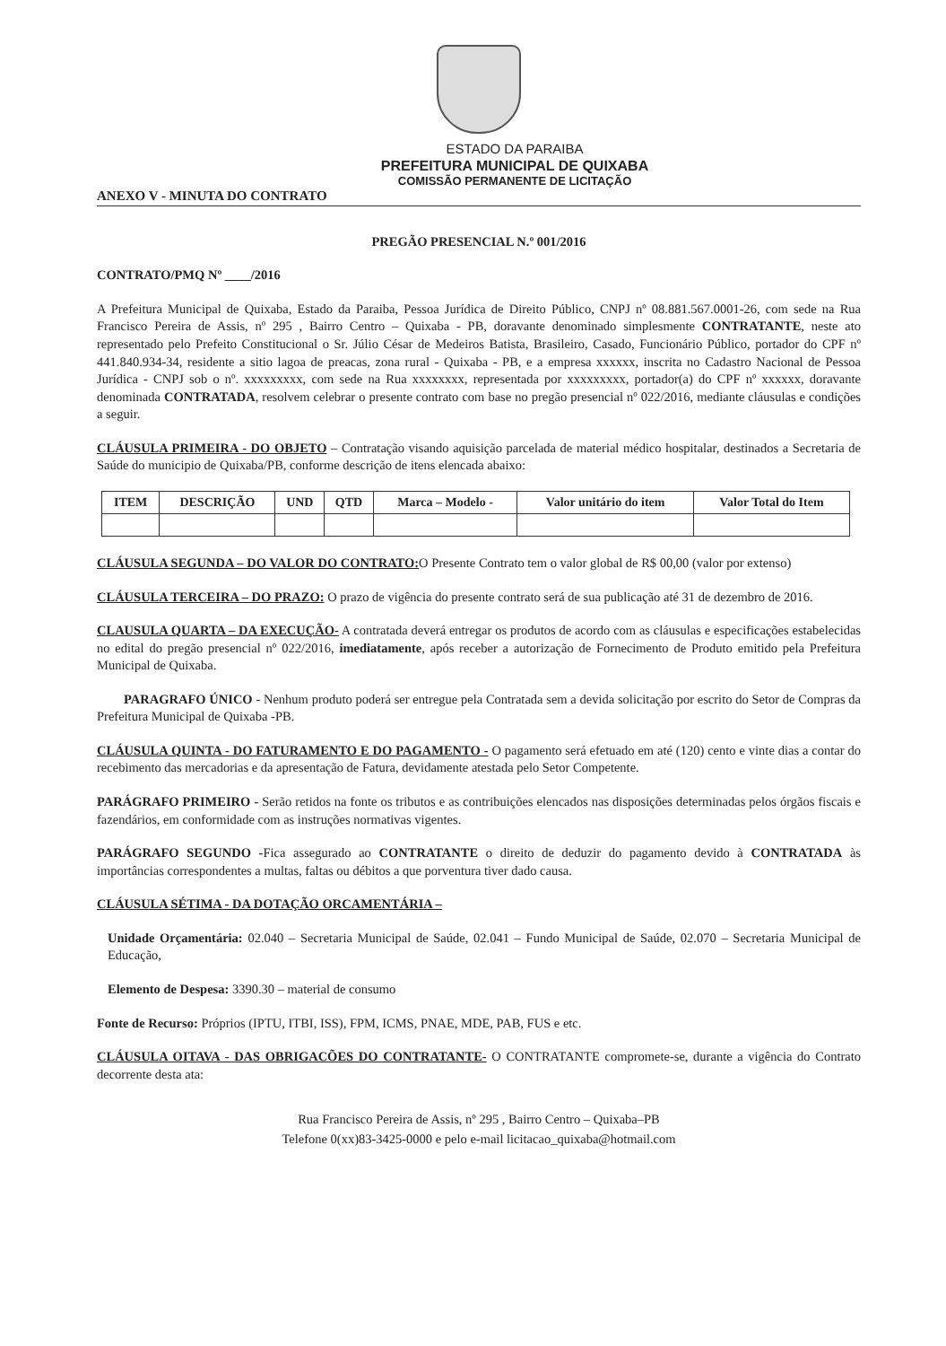ESTADO DA PARAIBA
PREFEITURA MUNICIPAL DE QUIXABA
COMISSÃO PERMANENTE DE LICITAÇÃO
ANEXO V - MINUTA DO CONTRATO
PREGÃO PRESENCIAL N.º 001/2016
CONTRATO/PMQ Nº ____/2016
A Prefeitura Municipal de Quixaba, Estado da Paraiba, Pessoa Jurídica de Direito Público, CNPJ nº 08.881.567.0001-26, com sede na Rua Francisco Pereira de Assis, nº 295 , Bairro Centro – Quixaba - PB, doravante denominado simplesmente CONTRATANTE, neste ato representado pelo Prefeito Constitucional o Sr. Júlio César de Medeiros Batista, Brasileiro, Casado, Funcionário Público, portador do CPF nº 441.840.934-34, residente a sitio lagoa de preacas, zona rural - Quixaba - PB, e a empresa xxxxxx, inscrita no Cadastro Nacional de Pessoa Jurídica - CNPJ sob o nº. xxxxxxxxx, com sede na Rua xxxxxxxx, representada por xxxxxxxxx, portador(a) do CPF nº xxxxxx, doravante denominada CONTRATADA, resolvem celebrar o presente contrato com base no pregão presencial nº 022/2016, mediante cláusulas e condições a seguir.
CLÁUSULA PRIMEIRA - DO OBJETO – Contratação visando aquisição parcelada de material médico hospitalar, destinados a Secretaria de Saúde do municipio de Quixaba/PB, conforme descrição de itens elencada abaixo:
| ITEM | DESCRIÇÃO | UND | QTD | Marca – Modelo - | Valor unitário do item | Valor Total do Item |
| --- | --- | --- | --- | --- | --- | --- |
CLÁUSULA SEGUNDA – DO VALOR DO CONTRATO: O Presente Contrato tem o valor global de R$ 00,00 (valor por extenso)
CLÁUSULA TERCEIRA – DO PRAZO: O prazo de vigência do presente contrato será de sua publicação até 31 de dezembro de 2016.
CLAUSULA QUARTA – DA EXECUÇÃO- A contratada deverá entregar os produtos de acordo com as cláusulas e especificações estabelecidas no edital do pregão presencial nº 022/2016, imediatamente, após receber a autorização de Fornecimento de Produto emitido pela Prefeitura Municipal de Quixaba.
PARAGRAFO ÚNICO - Nenhum produto poderá ser entregue pela Contratada sem a devida solicitação por escrito do Setor de Compras da Prefeitura Municipal de Quixaba -PB.
CLÁUSULA QUINTA - DO FATURAMENTO E DO PAGAMENTO - O pagamento será efetuado em até (120) cento e vinte dias a contar do recebimento das mercadorias e da apresentação de Fatura, devidamente atestada pelo Setor Competente.
PARÁGRAFO PRIMEIRO - Serão retidos na fonte os tributos e as contribuições elencados nas disposições determinadas pelos órgãos fiscais e fazendários, em conformidade com as instruções normativas vigentes.
PARÁGRAFO SEGUNDO -Fica assegurado ao CONTRATANTE o direito de deduzir do pagamento devido à CONTRATADA às importâncias correspondentes a multas, faltas ou débitos a que porventura tiver dado causa.
CLÁUSULA SÉTIMA - DA DOTAÇÃO ORCAMENTÁRIA –
Unidade Orçamentária: 02.040 – Secretaria Municipal de Saúde, 02.041 – Fundo Municipal de Saúde, 02.070 – Secretaria Municipal de Educação,
Elemento de Despesa: 3390.30 – material de consumo
Fonte de Recurso: Próprios (IPTU, ITBI, ISS), FPM, ICMS, PNAE, MDE, PAB, FUS e etc.
CLÁUSULA OITAVA - DAS OBRIGACÕES DO CONTRATANTE- O CONTRATANTE compromete-se, durante a vigência do Contrato decorrente desta ata:
Rua Francisco Pereira de Assis, nº 295 , Bairro Centro – Quixaba–PB
Telefone 0(xx)83-3425-0000 e pelo e-mail licitacao_quixaba@hotmail.com